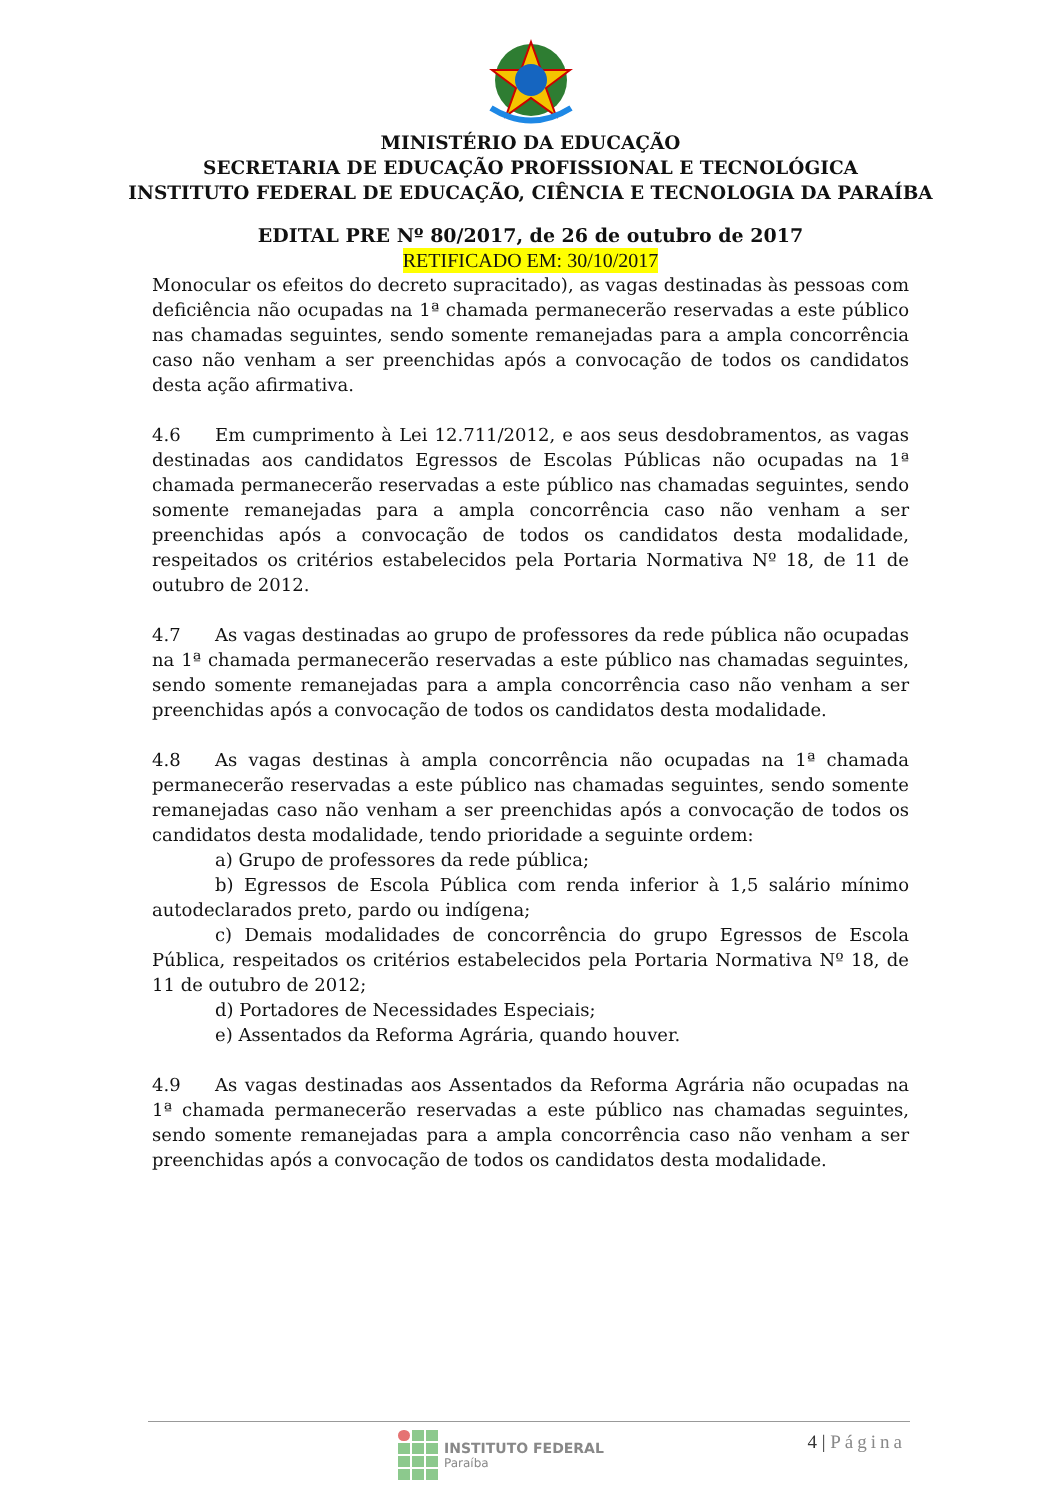MINISTÉRIO DA EDUCAÇÃO
SECRETARIA DE EDUCAÇÃO PROFISSIONAL E TECNOLÓGICA
INSTITUTO FEDERAL DE EDUCAÇÃO, CIÊNCIA E TECNOLOGIA DA PARAÍBA
EDITAL PRE Nº 80/2017, de 26 de outubro de 2017
RETIFICADO EM: 30/10/2017
Monocular os efeitos do decreto supracitado), as vagas destinadas às pessoas com deficiência não ocupadas na 1ª chamada permanecerão reservadas a este público nas chamadas seguintes, sendo somente remanejadas para a ampla concorrência caso não venham a ser preenchidas após a convocação de todos os candidatos desta ação afirmativa.
4.6 Em cumprimento à Lei 12.711/2012, e aos seus desdobramentos, as vagas destinadas aos candidatos Egressos de Escolas Públicas não ocupadas na 1ª chamada permanecerão reservadas a este público nas chamadas seguintes, sendo somente remanejadas para a ampla concorrência caso não venham a ser preenchidas após a convocação de todos os candidatos desta modalidade, respeitados os critérios estabelecidos pela Portaria Normativa Nº 18, de 11 de outubro de 2012.
4.7 As vagas destinadas ao grupo de professores da rede pública não ocupadas na 1ª chamada permanecerão reservadas a este público nas chamadas seguintes, sendo somente remanejadas para a ampla concorrência caso não venham a ser preenchidas após a convocação de todos os candidatos desta modalidade.
4.8 As vagas destinas à ampla concorrência não ocupadas na 1ª chamada permanecerão reservadas a este público nas chamadas seguintes, sendo somente remanejadas caso não venham a ser preenchidas após a convocação de todos os candidatos desta modalidade, tendo prioridade a seguinte ordem:
a) Grupo de professores da rede pública;
b) Egressos de Escola Pública com renda inferior à 1,5 salário mínimo autodeclarados preto, pardo ou indígena;
c) Demais modalidades de concorrência do grupo Egressos de Escola Pública, respeitados os critérios estabelecidos pela Portaria Normativa Nº 18, de 11 de outubro de 2012;
d) Portadores de Necessidades Especiais;
e) Assentados da Reforma Agrária, quando houver.
4.9 As vagas destinadas aos Assentados da Reforma Agrária não ocupadas na 1ª chamada permanecerão reservadas a este público nas chamadas seguintes, sendo somente remanejadas para a ampla concorrência caso não venham a ser preenchidas após a convocação de todos os candidatos desta modalidade.
INSTITUTO FEDERAL
Paraíba
4 | Página